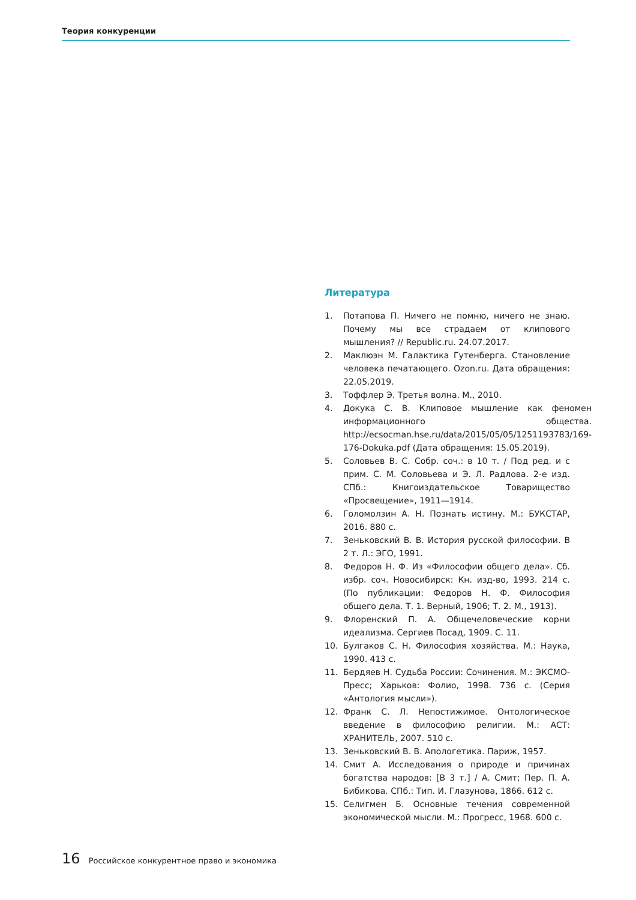Теория конкуренции
Литература
1. Потапова П. Ничего не помню, ничего не знаю. Почему мы все страдаем от клипового мышления? // Republic.ru. 24.07.2017.
2. Маклюэн М. Галактика Гутенберга. Становление человека печатающего. Ozon.ru. Дата обращения: 22.05.2019.
3. Тоффлер Э. Третья волна. М., 2010.
4. Докука С. В. Клиповое мышление как феномен информационного общества. http://ecsocman.hse.ru/data/2015/05/05/1251193783/169-176-Dokuka.pdf (Дата обращения: 15.05.2019).
5. Соловьев В. С. Собр. соч.: в 10 т. / Под ред. и с прим. С. М. Соловьева и Э. Л. Радлова. 2-е изд. СПб.: Книгоиздательское Товарищество «Просвещение», 1911—1914.
6. Голомолзин А. Н. Познать истину. М.: БУКСТАР, 2016. 880 с.
7. Зеньковский В. В. История русской философии. В 2 т. Л.: ЭГО, 1991.
8. Федоров Н. Ф. Из «Философии общего дела». Сб. избр. соч. Новосибирск: Кн. изд-во, 1993. 214 с. (По публикации: Федоров Н. Ф. Философия общего дела. Т. 1. Верный, 1906; Т. 2. М., 1913).
9. Флоренский П. А. Общечеловеческие корни идеализма. Сергиев Посад, 1909. С. 11.
10. Булгаков С. Н. Философия хозяйства. М.: Наука, 1990. 413 с.
11. Бердяев Н. Судьба России: Сочинения. М.: ЭКСМО-Пресс; Харьков: Фолио, 1998. 736 с. (Серия «Антология мысли»).
12. Франк С. Л. Непостижимое. Онтологическое введение в философию религии. М.: АСТ: ХРАНИТЕЛЬ, 2007. 510 с.
13. Зеньковский В. В. Апологетика. Париж, 1957.
14. Смит А. Исследования о природе и причинах богатства народов: [В 3 т.] / А. Смит; Пер. П. А. Бибикова. СПб.: Тип. И. Глазунова, 1866. 612 с.
15. Селигмен Б. Основные течения современной экономической мысли. М.: Прогресс, 1968. 600 с.
16 Российское конкурентное право и экономика